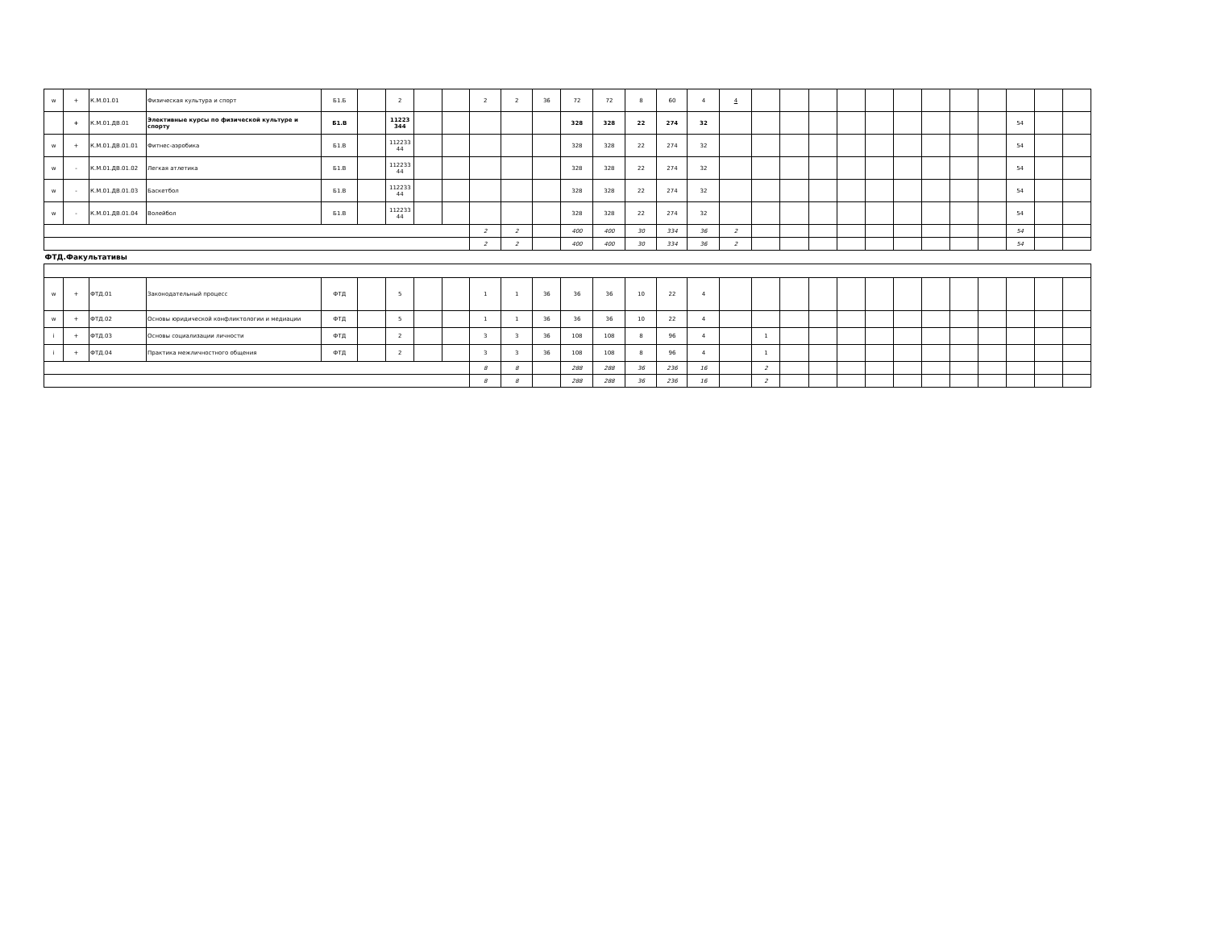| w | + | К.М.01.01 | Физическая культура и спорт | Б1.Б | | 2 | | | 2 | 2 | 36 | 72 | 72 | 8 | 60 | 4 | 4 | | | | | | | | | | | | |
| | + | К.М.01.ДВ.01 | Элективные курсы по физической культуре и спорту | Б1.В | | 11223 344 | | | | | | 328 | 328 | 22 | 274 | 32 | | | | | | | | | | | 54 | | |
| w | + | К.М.01.ДВ.01.01 | Фитнес-аэробика | Б1.В | | 112233 44 | | | | | | 328 | 328 | 22 | 274 | 32 | | | | | | | | | | | 54 | | |
| w | - | К.М.01.ДВ.01.02 | Легкая атлетика | Б1.В | | 112233 44 | | | | | | 328 | 328 | 22 | 274 | 32 | | | | | | | | | | | 54 | | |
| w | - | К.М.01.ДВ.01.03 | Баскетбол | Б1.В | | 112233 44 | | | | | | 328 | 328 | 22 | 274 | 32 | | | | | | | | | | | 54 | | |
| w | - | К.М.01.ДВ.01.04 | Волейбол | Б1.В | | 112233 44 | | | | | | 328 | 328 | 22 | 274 | 32 | | | | | | | | | | | 54 | | |
| | | | | | | | | | 2 | 2 | | 400 | 400 | 30 | 334 | 36 | 2 | | | | | | | | | | 54 | | |
| | | | | | | | | | 2 | 2 | | 400 | 400 | 30 | 334 | 36 | 2 | | | | | | | | | | 54 | | |
| ФТД.Факультативы | | | | | | | | | | | | | | | | | | | | | | | | | | | | | |
| w | + | ФТД.01 | Законодательный процесс | ФТД | | 5 | | | 1 | 1 | 36 | 36 | 36 | 10 | 22 | 4 | | | | | | | | | | | | | |
| w | + | ФТД.02 | Основы юридической конфликтологии и медиации | ФТД | | 5 | | | 1 | 1 | 36 | 36 | 36 | 10 | 22 | 4 | | | | | | | | | | | | | |
| i | + | ФТД.03 | Основы социализации личности | ФТД | | 2 | | | 3 | 3 | 36 | 108 | 108 | 8 | 96 | 4 | | 1 | | | | | | | | | | | |
| i | + | ФТД.04 | Практика межличностного общения | ФТД | | 2 | | | 3 | 3 | 36 | 108 | 108 | 8 | 96 | 4 | | 1 | | | | | | | | | | | |
| | | | | | | | | | 8 | 8 | | 288 | 288 | 36 | 236 | 16 | | 2 | | | | | | | | | | | |
| | | | | | | | | | 8 | 8 | | 288 | 288 | 36 | 236 | 16 | | 2 | | | | | | | | | | | |